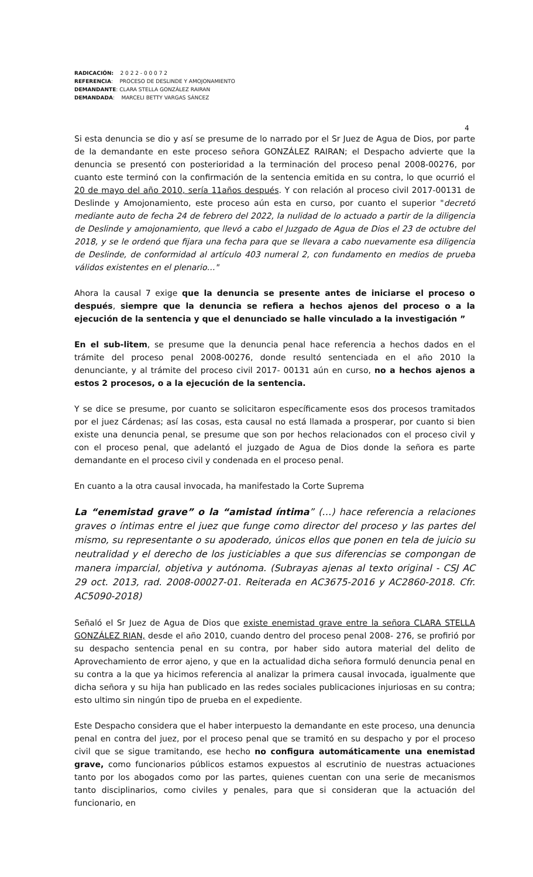RADICACIÓN: 2 0 2 2 - 0 0 0 7 2
REFERENCIA: PROCESO DE DESLINDE Y AMOJONAMIENTO
DEMANDANTE: CLARA STELLA GONZÁLEZ RAIRAN
DEMANDADA: MARCELI BETTY VARGAS SÁNCEZ
4
Si esta denuncia se dio y así se presume de lo narrado por el Sr Juez de Agua de Dios, por parte de la demandante en este proceso señora GONZÁLEZ RAIRAN; el Despacho advierte que la denuncia se presentó con posterioridad a la terminación del proceso penal 2008-00276, por cuanto este terminó con la confirmación de la sentencia emitida en su contra, lo que ocurrió el 20 de mayo del año 2010, sería 11años después. Y con relación al proceso civil 2017-00131 de Deslinde y Amojonamiento, este proceso aún esta en curso, por cuanto el superior "decretó mediante auto de fecha 24 de febrero del 2022, la nulidad de lo actuado a partir de la diligencia de Deslinde y amojonamiento, que llevó a cabo el Juzgado de Agua de Dios el 23 de octubre del 2018, y se le ordenó que fijara una fecha para que se llevara a cabo nuevamente esa diligencia de Deslinde, de conformidad al artículo 403 numeral 2, con fundamento en medios de prueba válidos existentes en el plenario…"
Ahora la causal 7 exige que la denuncia se presente antes de iniciarse el proceso o después, siempre que la denuncia se refiera a hechos ajenos del proceso o a la ejecución de la sentencia y que el denunciado se halle vinculado a la investigación ”
En el sub-litem, se presume que la denuncia penal hace referencia a hechos dados en el trámite del proceso penal 2008-00276, donde resultó sentenciada en el año 2010 la denunciante, y al trámite del proceso civil 2017- 00131 aún en curso, no a hechos ajenos a estos 2 procesos, o a la ejecución de la sentencia.
Y se dice se presume, por cuanto se solicitaron específicamente esos dos procesos tramitados por el juez Cárdenas; así las cosas, esta causal no está llamada a prosperar, por cuanto si bien existe una denuncia penal, se presume que son por hechos relacionados con el proceso civil y con el proceso penal, que adelantó el juzgado de Agua de Dios donde la señora es parte demandante en el proceso civil y condenada en el proceso penal.
En cuanto a la otra causal invocada, ha manifestado la Corte Suprema
La “enemistad grave” o la “amistad íntima” (…) hace referencia a relaciones graves o íntimas entre el juez que funge como director del proceso y las partes del mismo, su representante o su apoderado, únicos ellos que ponen en tela de juicio su neutralidad y el derecho de los justiciables a que sus diferencias se compongan de manera imparcial, objetiva y autónoma. (Subrayas ajenas al texto original - CSJ AC 29 oct. 2013, rad. 2008-00027-01. Reiterada en AC3675-2016 y AC2860-2018. Cfr. AC5090-2018)
Señaló el Sr Juez de Agua de Dios que existe enemistad grave entre la señora CLARA STELLA GONZÁLEZ RIAN, desde el año 2010, cuando dentro del proceso penal 2008- 276, se profirió por su despacho sentencia penal en su contra, por haber sido autora material del delito de Aprovechamiento de error ajeno, y que en la actualidad dicha señora formuló denuncia penal en su contra a la que ya hicimos referencia al analizar la primera causal invocada, igualmente que dicha señora y su hija han publicado en las redes sociales publicaciones injuriosas en su contra; esto ultimo sin ningún tipo de prueba en el expediente.
Este Despacho considera que el haber interpuesto la demandante en este proceso, una denuncia penal en contra del juez, por el proceso penal que se tramitó en su despacho y por el proceso civil que se sigue tramitando, ese hecho no configura automáticamente una enemistad grave, como funcionarios públicos estamos expuestos al escrutinio de nuestras actuaciones tanto por los abogados como por las partes, quienes cuentan con una serie de mecanismos tanto disciplinarios, como civiles y penales, para que si consideran que la actuación del funcionario, en